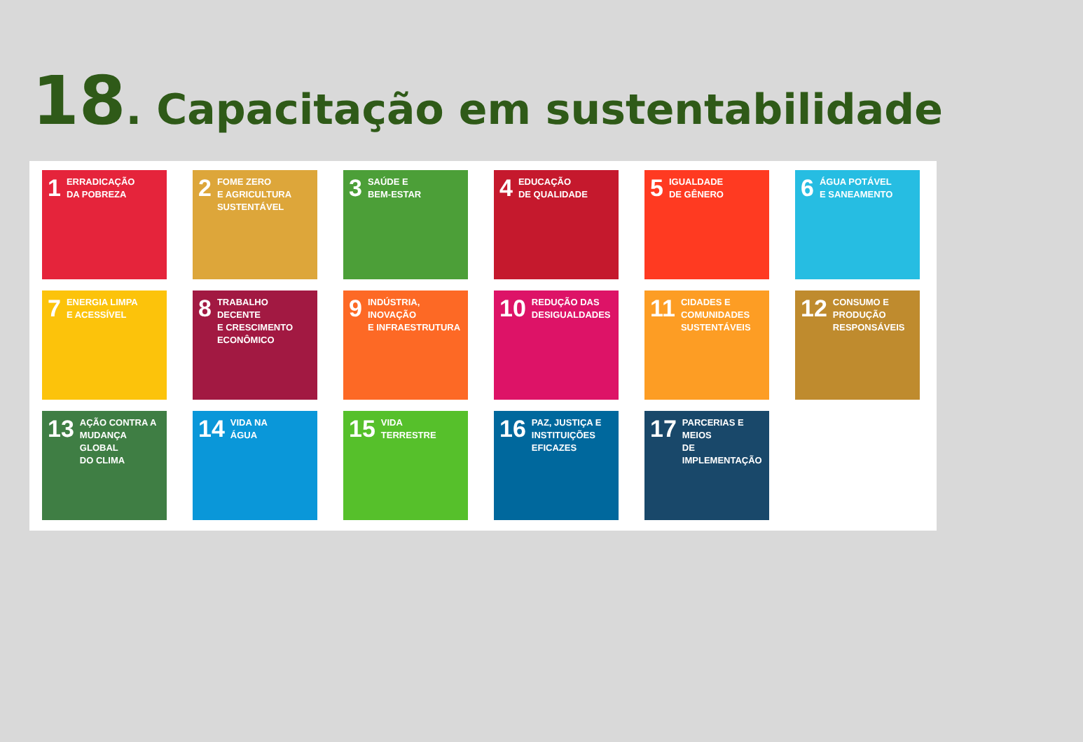18. Capacitação em sustentabilidade
1 ERRADICAÇÃO
DA POBREZA
2 FOME ZERO
E AGRICULTURA
SUSTENTÁVEL
3 SAÚDE E
BEM-ESTAR
4 EDUCAÇÃO
DE QUALIDADE
5 IGUALDADE
DE GÊNERO
6 ÁGUA POTÁVEL
E SANEAMENTO
7 ENERGIA LIMPA
E ACESSÍVEL
8 TRABALHO DECENTE
E CRESCIMENTO
ECONÔMICO
9 INDÚSTRIA, INOVAÇÃO
E INFRAESTRUTURA
10 REDUÇÃO DAS
DESIGUALDADES
11 CIDADES E
COMUNIDADES
SUSTENTÁVEIS
12 CONSUMO E
PRODUÇÃO
RESPONSÁVEIS
13 AÇÃO CONTRA A
MUDANÇA GLOBAL
DO CLIMA
14 VIDA NA
ÁGUA
15 VIDA
TERRESTRE
16 PAZ, JUSTIÇA E
INSTITUIÇÕES
EFICAZES
17 PARCERIAS E MEIOS
DE IMPLEMENTAÇÃO